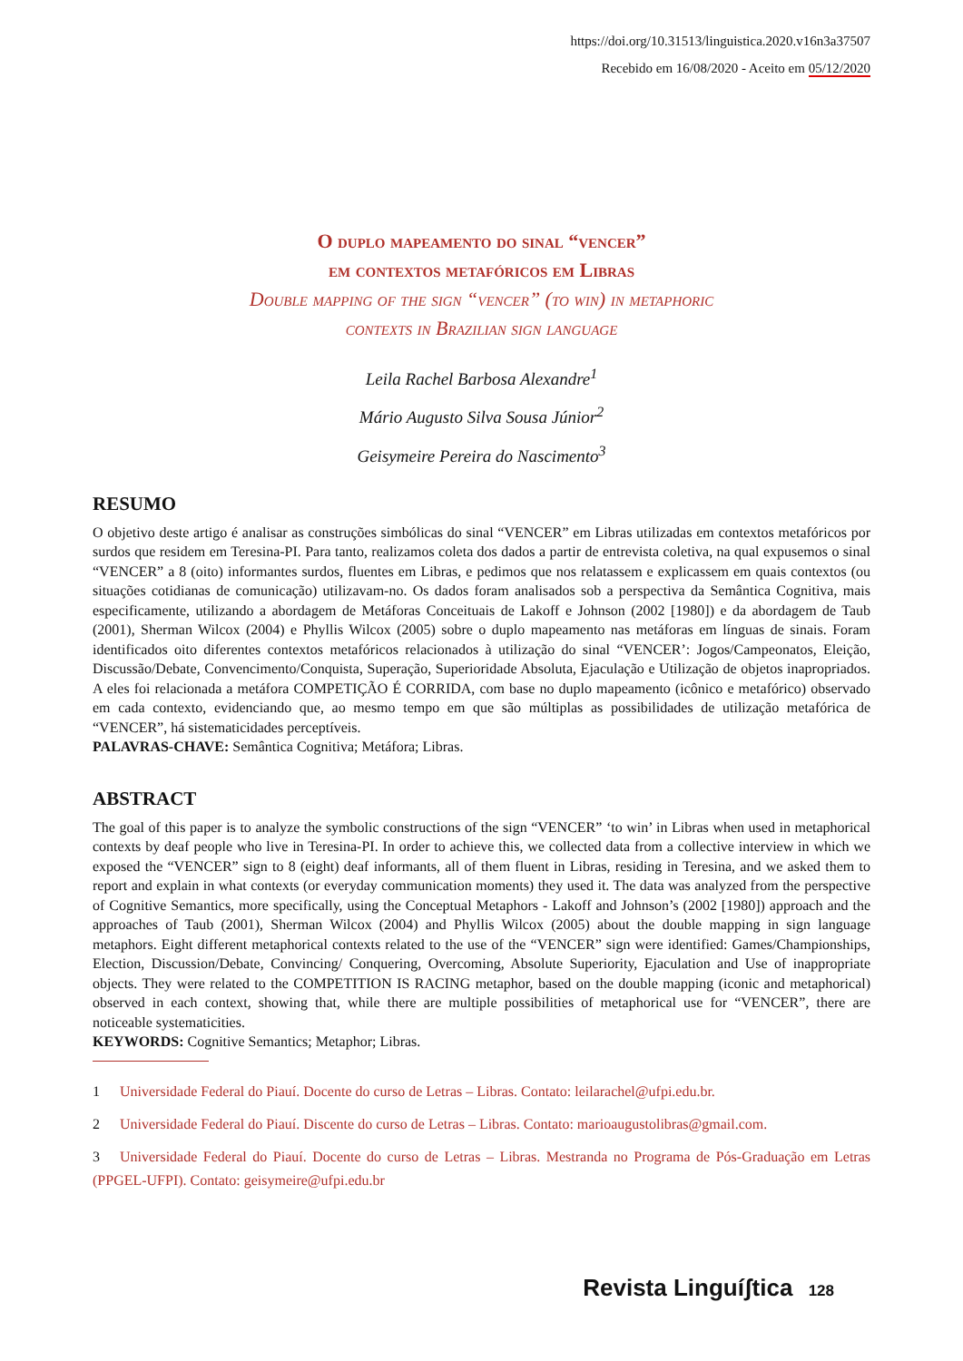https://doi.org/10.31513/linguistica.2020.v16n3a37507
Recebido em 16/08/2020 - Aceito em 05/12/2020
O duplo mapeamento do sinal “vencer”
em contextos metafóricos em Libras
Double mapping of the sign “vencer” (to win) in metaphoric
contexts in Brazilian sign language
Leila Rachel Barbosa Alexandre<sup>1</sup>
Mário Augusto Silva Sousa Júnior<sup>2</sup>
Geisymeire Pereira do Nascimento<sup>3</sup>
RESUMO
O objetivo deste artigo é analisar as construções simbólicas do sinal “VENCER” em Libras utilizadas em contextos metafóricos por surdos que residem em Teresina-PI. Para tanto, realizamos coleta dos dados a partir de entrevista coletiva, na qual expusemos o sinal “VENCER” a 8 (oito) informantes surdos, fluentes em Libras, e pedimos que nos relatassem e explicassem em quais contextos (ou situações cotidianas de comunicação) utilizavam-no. Os dados foram analisados sob a perspectiva da Semântica Cognitiva, mais especificamente, utilizando a abordagem de Metáforas Conceituais de Lakoff e Johnson (2002 [1980]) e da abordagem de Taub (2001), Sherman Wilcox (2004) e Phyllis Wilcox (2005) sobre o duplo mapeamento nas metáforas em línguas de sinais. Foram identificados oito diferentes contextos metafóricos relacionados à utilização do sinal “VENCER’: Jogos/Campeonatos, Eleição, Discussão/Debate, Convencimento/Conquista, Superação, Superioridade Absoluta, Ejaculação e Utilização de objetos inapropriados. A eles foi relacionada a metáfora COMPETIÇÃO É CORRIDA, com base no duplo mapeamento (icônico e metafórico) observado em cada contexto, evidenciando que, ao mesmo tempo em que são múltiplas as possibilidades de utilização metafórica de “VENCER”, há sistematicidades perceptíveis.
PALAVRAS-CHAVE: Semântica Cognitiva; Metáfora; Libras.
ABSTRACT
The goal of this paper is to analyze the symbolic constructions of the sign “VENCER” ‘to win’ in Libras when used in metaphorical contexts by deaf people who live in Teresina-PI. In order to achieve this, we collected data from a collective interview in which we exposed the “VENCER” sign to 8 (eight) deaf informants, all of them fluent in Libras, residing in Teresina, and we asked them to report and explain in what contexts (or everyday communication moments) they used it. The data was analyzed from the perspective of Cognitive Semantics, more specifically, using the Conceptual Metaphors - Lakoff and Johnson’s (2002 [1980]) approach and the approaches of Taub (2001), Sherman Wilcox (2004) and Phyllis Wilcox (2005) about the double mapping in sign language metaphors. Eight different metaphorical contexts related to the use of the “VENCER” sign were identified: Games/Championships, Election, Discussion/Debate, Convincing/ Conquering, Overcoming, Absolute Superiority, Ejaculation and Use of inappropriate objects. They were related to the COMPETITION IS RACING metaphor, based on the double mapping (iconic and metaphorical) observed in each context, showing that, while there are multiple possibilities of metaphorical use for “VENCER”, there are noticeable systematicities.
KEYWORDS: Cognitive Semantics; Metaphor; Libras.
1 Universidade Federal do Piauí. Docente do curso de Letras – Libras. Contato: leilarachel@ufpi.edu.br.
2 Universidade Federal do Piauí. Discente do curso de Letras – Libras. Contato: marioaugustolibras@gmail.com.
3 Universidade Federal do Piauí. Docente do curso de Letras – Libras. Mestranda no Programa de Pós-Graduação em Letras (PPGEL-UFPI). Contato: geisymeire@ufpi.edu.br
Revista Linguíʃtica 128